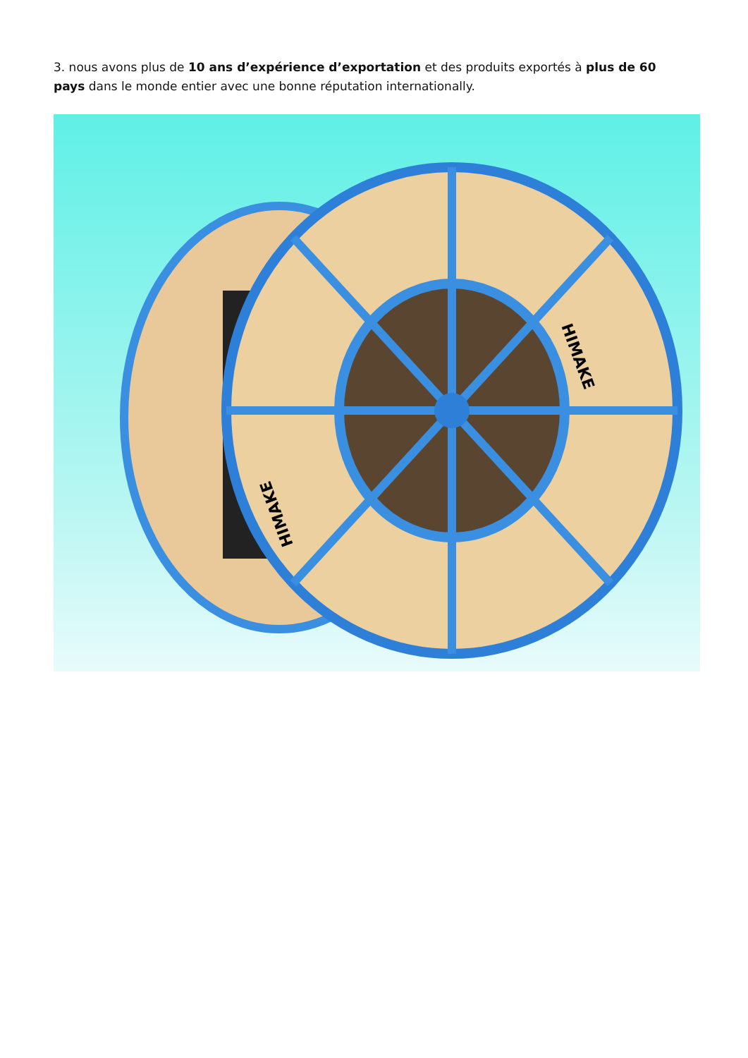3. nous avons plus de 10 ans d’expérience d’exportation et des produits exportés à plus de 60 pays dans le monde entier avec une bonne réputation internationally.
HIMAKE
HIMAKE